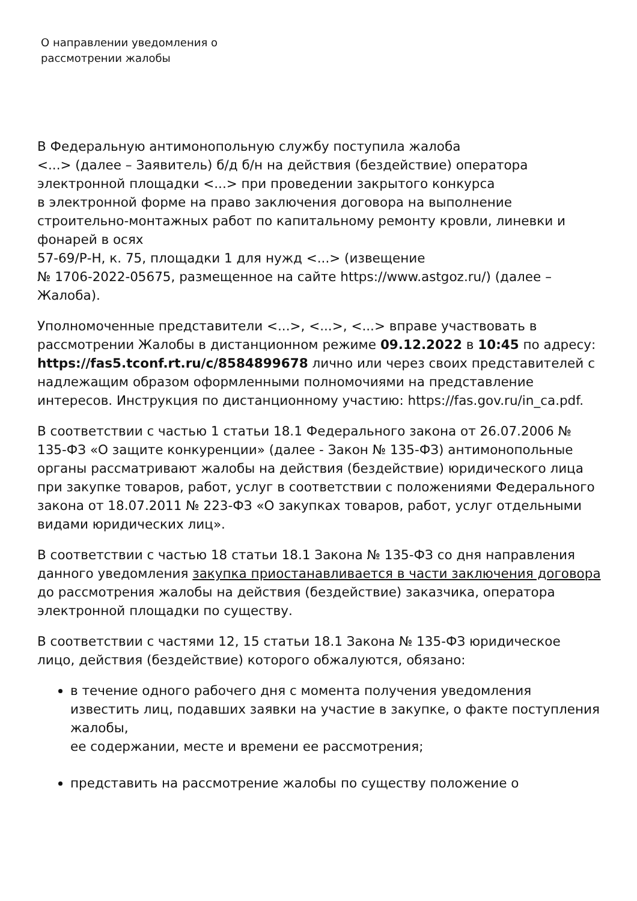О направлении уведомления о
рассмотрении жалобы
В Федеральную антимонопольную службу поступила жалоба
<...> (далее – Заявитель) б/д б/н на действия (бездействие) оператора электронной площадки <...> при проведении закрытого конкурса
в электронной форме на право заключения договора на выполнение строительно-монтажных работ по капитальному ремонту кровли, линевки и фонарей в осях
57-69/Р-Н, к. 75, площадки 1 для нужд <...> (извещение
№ 1706-2022-05675, размещенное на сайте https://www.astgoz.ru/) (далее – Жалоба).
Уполномоченные представители <...>, <...>, <...> вправе участвовать в рассмотрении Жалобы в дистанционном режиме 09.12.2022 в 10:45 по адресу: https://fas5.tconf.rt.ru/c/8584899678 лично или через своих представителей с надлежащим образом оформленными полномочиями на представление интересов. Инструкция по дистанционному участию: https://fas.gov.ru/in_ca.pdf.
В соответствии с частью 1 статьи 18.1 Федерального закона от 26.07.2006 № 135-ФЗ «О защите конкуренции» (далее - Закон № 135-ФЗ) антимонопольные органы рассматривают жалобы на действия (бездействие) юридического лица
при закупке товаров, работ, услуг в соответствии с положениями Федерального закона от 18.07.2011 № 223-ФЗ «О закупках товаров, работ, услуг отдельными видами юридических лиц».
В соответствии с частью 18 статьи 18.1 Закона № 135-ФЗ со дня направления данного уведомления закупка приостанавливается в части заключения договора
до рассмотрения жалобы на действия (бездействие) заказчика, оператора электронной площадки по существу.
В соответствии с частями 12, 15 статьи 18.1 Закона № 135-ФЗ юридическое лицо, действия (бездействие) которого обжалуются, обязано:
в течение одного рабочего дня с момента получения уведомления известить лиц, подавших заявки на участие в закупке, о факте поступления жалобы,
ее содержании, месте и времени ее рассмотрения;
представить на рассмотрение жалобы по существу положение о